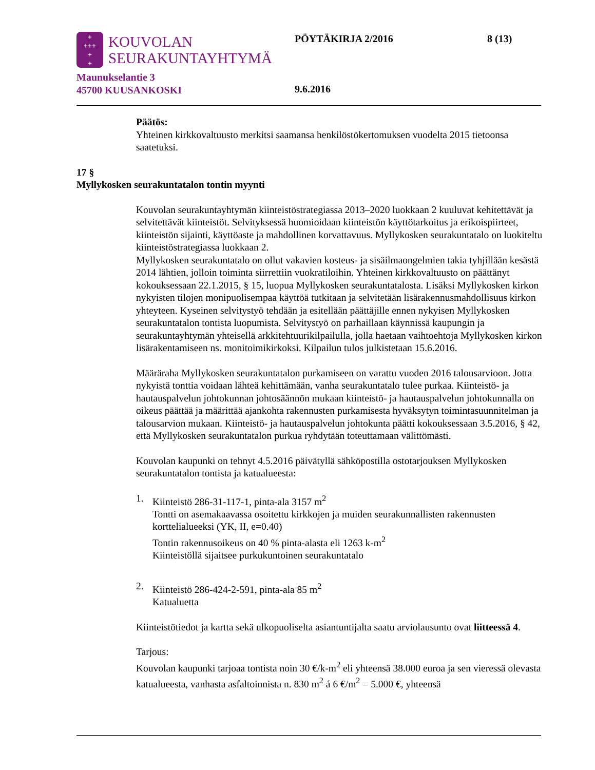+
+++
+
+
KOUVOLAN
SEURAKUNTAYHTYMÄ
Maunukselantie 3
45700 KUUSANKOSKI
PÖYTÄKIRJA 2/2016 8 (13)
9.6.2016
Päätös:
Yhteinen kirkkovaltuusto merkitsi saamansa henkilöstökertomuksen vuodelta 2015 tietoonsa saatetuksi.
17 §
Myllykosken seurakuntatalon tontin myynti
Kouvolan seurakuntayhtymän kiinteistöstrategiassa 2013–2020 luokkaan 2 kuuluvat kehitettävät ja selvitettävät kiinteistöt. Selvityksessä huomioidaan kiinteistön käyttötarkoitus ja erikoispiirteet, kiinteistön sijainti, käyttöaste ja mahdollinen korvattavuus. Myllykosken seurakuntatalo on luokiteltu kiinteistöstrategiassa luokkaan 2.
Myllykosken seurakuntatalo on ollut vakavien kosteus- ja sisäilmaongelmien takia tyhjillään kesästä 2014 lähtien, jolloin toiminta siirrettiin vuokratiloihin. Yhteinen kirkkovaltuusto on päättänyt kokouksessaan 22.1.2015, § 15, luopua Myllykosken seurakuntatalosta. Lisäksi Myllykosken kirkon nykyisten tilojen monipuolisempaa käyttöä tutkitaan ja selvitetään lisärakennusmahdollisuus kirkon yhteyteen. Kyseinen selvitystyö tehdään ja esitellään päättäjille ennen nykyisen Myllykosken seurakuntatalon tontista luopumista. Selvitystyö on parhaillaan käynnissä kaupungin ja seurakuntayhtymän yhteisellä arkkitehtuurikilpailulla, jolla haetaan vaihtoehtoja Myllykosken kirkon lisärakentamiseen ns. monitoimikirkoksi. Kilpailun tulos julkistetaan 15.6.2016.
Määräraha Myllykosken seurakuntatalon purkamiseen on varattu vuoden 2016 talousarvioon. Jotta nykyistä tonttia voidaan lähteä kehittämään, vanha seurakuntatalo tulee purkaa. Kiinteistö- ja hautauspalvelun johtokunnan johtosäännön mukaan kiinteistö- ja hautauspalvelun johtokunnalla on oikeus päättää ja määrittää ajankohta rakennusten purkamisesta hyväksytyn toimintasuunnitelman ja talousarvion mukaan. Kiinteistö- ja hautauspalvelun johtokunta päätti kokouksessaan 3.5.2016, § 42, että Myllykosken seurakuntatalon purkua ryhdytään toteuttamaan välittömästi.
Kouvolan kaupunki on tehnyt 4.5.2016 päivätyllä sähköpostilla ostotarjouksen Myllykosken seurakuntatalon tontista ja katualueesta:
1. Kiinteistö 286-31-117-1, pinta-ala 3157 m<sup>2</sup>
Tontti on asemakaavassa osoitettu kirkkojen ja muiden seurakunnallisten rakennusten korttelialueeksi (YK, II, e=0.40)
Tontin rakennusoikeus on 40 % pinta-alasta eli 1263 k-m<sup>2</sup>
Kiinteistöllä sijaitsee purkukuntoinen seurakuntatalo
2. Kiinteistö 286-424-2-591, pinta-ala 85 m<sup>2</sup>
Katualuetta
Kiinteistötiedot ja kartta sekä ulkopuoliselta asiantuntijalta saatu arviolausunto ovat liitteessä 4.
Tarjous:
Kouvolan kaupunki tarjoaa tontista noin 30 €/k-m<sup>2</sup> eli yhteensä 38.000 euroa ja sen vieressä olevasta katualueesta, vanhasta asfaltoinnista n. 830 m<sup>2</sup> á 6 €/m<sup>2</sup> = 5.000 €, yhteensä